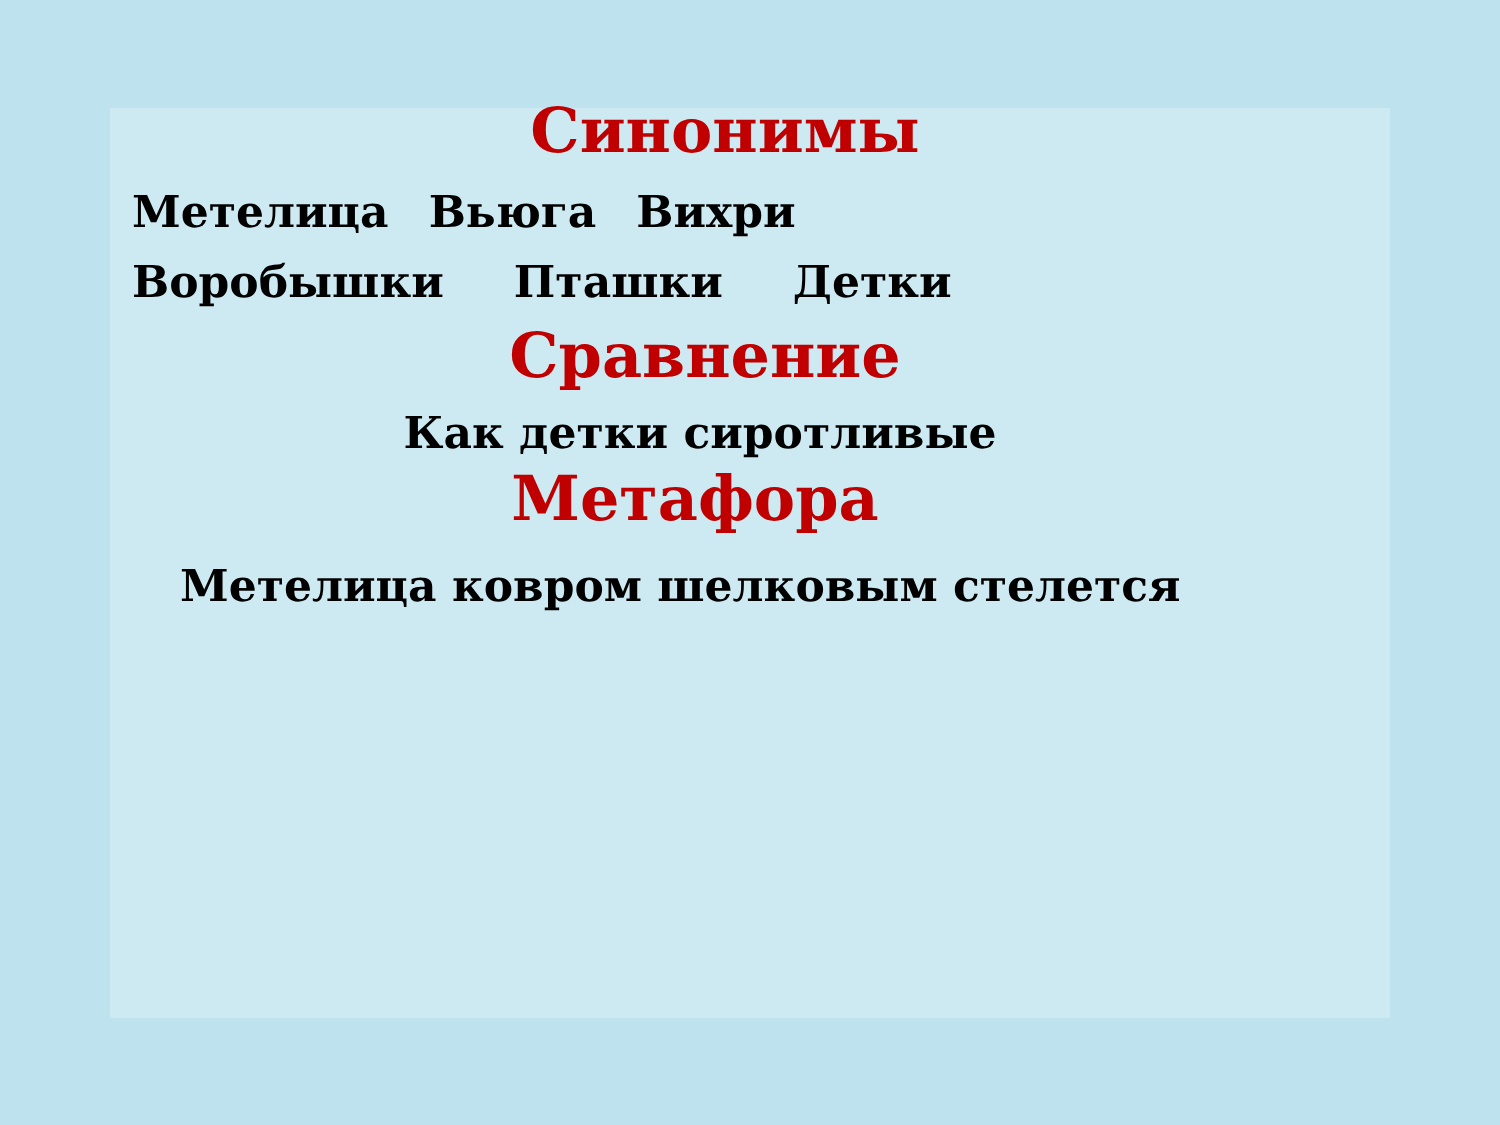Синонимы
Метелица Вьюга Вихри
Воробышки Пташки Детки
Сравнение
Как детки сиротливые
Метафора
Метелица ковром шелковым стелется